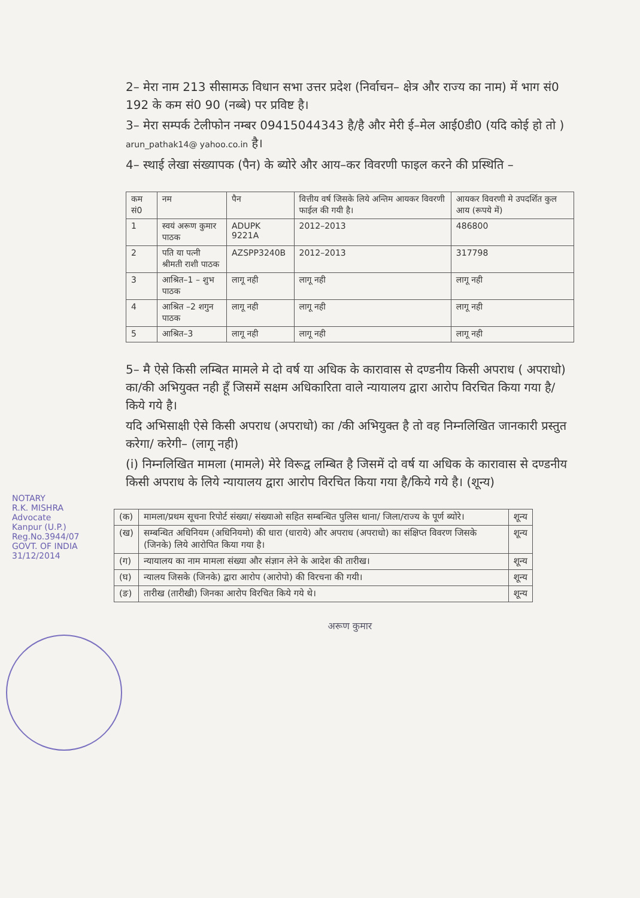2– मेरा नाम 213 सीसामऊ विधान सभा उत्तर प्रदेश (निर्वाचन– क्षेत्र और राज्य का नाम) में भाग सं0 192 के कम सं0 90 (नब्बे) पर प्रविष्ट है।
3– मेरा सम्पर्क टेलीफोन नम्बर 09415044343 है/है और मेरी ई–मेल आई0डी0 (यदि कोई हो तो ) arun_pathak14@ yahoo.co.in है।
4– स्थाई लेखा संख्यापक (पैन) के ब्योरे और आय–कर विवरणी फाइल करने की प्रस्थिति –
| कम सं0 | नम | पैन | वित्तीय वर्ष जिसके लिये अन्तिम आयकर विवरणी फाईल की गयी है। | आयकर विवरणी मे उपदर्शित कुल आय (रूपये में) |
| 1 | स्वयं अरूण कुमार पाठक | ADUPK 9221A | 2012–2013 | 486800 |
| 2 | पति या पत्नी श्रीमती राशी पाठक | AZSPP3240B | 2012–2013 | 317798 |
| 3 | आश्रित–1 – शुभ पाठक | लागू नही | लागू नही | लागू नही |
| 4 | आश्रित –2 शगुन पाठक | लागू नही | लागू नही | लागू नही |
| 5 | आश्रित–3 | लागू नही | लागू नही | लागू नही |
5– मै ऐसे किसी लम्बित मामले मे दो वर्ष या अधिक के कारावास से दण्डनीय किसी अपराध ( अपराधो) का/की अभियुक्त नही हूँ जिसमें सक्षम अधिकारिता वाले न्यायालय द्वारा आरोप विरचित किया गया है/ किये गये है।
यदि अभिसाक्षी ऐसे किसी अपराध (अपराधो) का /की अभियुक्त है तो वह निम्नलिखित जानकारी प्रस्तुत करेगा/ करेगी– (लागू नही)
(i) निम्नलिखित मामला (मामले) मेरे विरूद्व लम्बित है जिसमें दो वर्ष या अधिक के कारावास से दण्डनीय किसी अपराध के लिये न्यायालय द्वारा आरोप विरचित किया गया है/किये गये है। (शून्य)
NOTARY
R.K. MISHRA
Advocate
Kanpur (U.P.)
Reg.No.3944/07
GOVT. OF INDIA
31/12/2014
| (क) | मामला/प्रथम सूचना रिपोर्ट संख्या/ संख्याओ सहित सम्बन्धित पुलिस थाना/ जिला/राज्य के पूर्ण ब्योरे। | शून्य |
| (ख) | सम्बन्धित अधिनियम (अधिनियमो) की धारा (धाराये) और अपराध (अपराधो) का संक्षिप्त विवरण जिसके (जिनके) लिये आरोपित किया गया है। | शून्य |
| (ग) | न्यायालय का नाम मामला संख्या और संज्ञान लेने के आदेश की तारीख। | शून्य |
| (घ) | न्यालय जिसके (जिनके) द्वारा आरोप (आरोपो) की विरचना की गयी। | शून्य |
| (ङ) | तारीख (तारीखी) जिनका आरोप विरचित किये गये थे। | शून्य |
अरूण कुमार